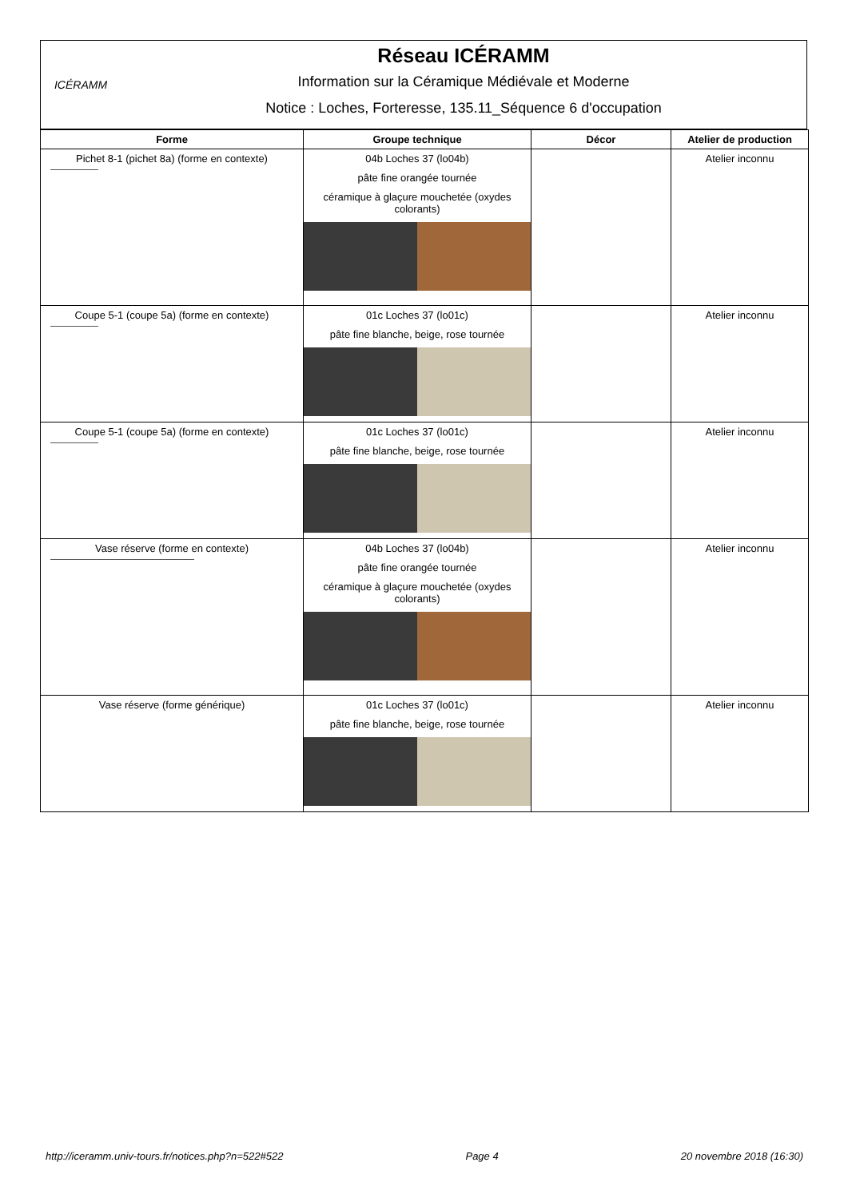ICÉRAMM
Réseau ICÉRAMM
Information sur la Céramique Médiévale et Moderne
Notice : Loches, Forteresse, 135.11_Séquence 6 d'occupation
| Forme | Groupe technique | Décor | Atelier de production |
| --- | --- | --- | --- |
| Pichet 8-1 (pichet 8a) (forme en contexte) | 04b Loches 37 (lo04b) pâte fine orangée tournée céramique à glaçure mouchetée (oxydes colorants) | | Atelier inconnu |
| Coupe 5-1 (coupe 5a) (forme en contexte) | 01c Loches 37 (lo01c) pâte fine blanche, beige, rose tournée | | Atelier inconnu |
| Coupe 5-1 (coupe 5a) (forme en contexte) | 01c Loches 37 (lo01c) pâte fine blanche, beige, rose tournée | | Atelier inconnu |
| Vase réserve (forme en contexte) | 04b Loches 37 (lo04b) pâte fine orangée tournée céramique à glaçure mouchetée (oxydes colorants) | | Atelier inconnu |
| Vase réserve (forme générique) | 01c Loches 37 (lo01c) pâte fine blanche, beige, rose tournée | | Atelier inconnu |
http://iceramm.univ-tours.fr/notices.php?n=522#522 Page 4 20 novembre 2018 (16:30)